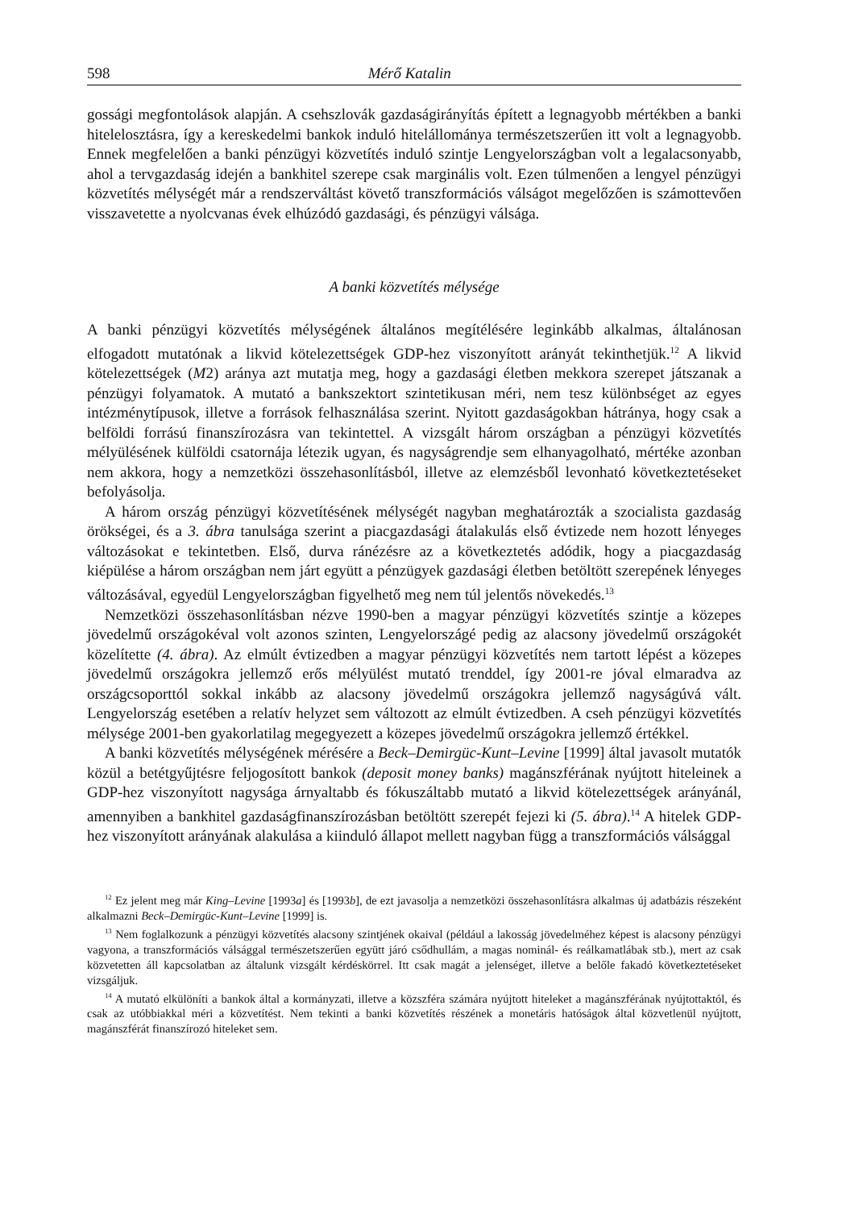598 Mérő Katalin
gossági megfontolások alapján. A csehszlovák gazdaságirányítás épített a legnagyobb mértékben a banki hitelelosztásra, így a kereskedelmi bankok induló hitelállománya természetszerűen itt volt a legnagyobb. Ennek megfelelően a banki pénzügyi közvetítés induló szintje Lengyelországban volt a legalacsonyabb, ahol a tervgazdaság idején a bankhitel szerepe csak marginális volt. Ezen túlmenően a lengyel pénzügyi közvetítés mélységét már a rendszerváltást követő transzformációs válságot megelőzően is számottevően visszavetette a nyolcvanas évek elhúzódó gazdasági, és pénzügyi válsága.
A banki közvetítés mélysége
A banki pénzügyi közvetítés mélységének általános megítélésére leginkább alkalmas, általánosan elfogadott mutatónak a likvid kötelezettségek GDP-hez viszonyított arányát tekinthetjük.<sup>12</sup> A likvid kötelezettségek (M2) aránya azt mutatja meg, hogy a gazdasági életben mekkora szerepet játszanak a pénzügyi folyamatok. A mutató a bankszektort szintetikusan méri, nem tesz különbséget az egyes intézménytípusok, illetve a források felhasználása szerint. Nyitott gazdaságokban hátránya, hogy csak a belföldi forrású finanszírozásra van tekintettel. A vizsgált három országban a pénzügyi közvetítés mélyülésének külföldi csatornája létezik ugyan, és nagyságrendje sem elhanyagolható, mértéke azonban nem akkora, hogy a nemzetközi összehasonlításból, illetve az elemzésből levonható következtetéseket befolyásolja.
A három ország pénzügyi közvetítésének mélységét nagyban meghatározták a szocialista gazdaság örökségei, és a 3. ábra tanulsága szerint a piacgazdasági átalakulás első évtizede nem hozott lényeges változásokat e tekintetben. Első, durva ránézésre az a következtetés adódik, hogy a piacgazdaság kiépülése a három országban nem járt együtt a pénzügyek gazdasági életben betöltött szerepének lényeges változásával, egyedül Lengyelországban figyelhető meg nem túl jelentős növekedés.<sup>13</sup>
Nemzetközi összehasonlításban nézve 1990-ben a magyar pénzügyi közvetítés szintje a közepes jövedelmű országokéval volt azonos szinten, Lengyelországé pedig az alacsony jövedelmű országokét közelítette (4. ábra). Az elmúlt évtizedben a magyar pénzügyi közvetítés nem tartott lépést a közepes jövedelmű országokra jellemző erős mélyülést mutató trenddel, így 2001-re jóval elmaradva az országcsoporttól sokkal inkább az alacsony jövedelmű országokra jellemző nagyságúvá vált. Lengyelország esetében a relatív helyzet sem változott az elmúlt évtizedben. A cseh pénzügyi közvetítés mélysége 2001-ben gyakorlatilag megegyezett a közepes jövedelmű országokra jellemző értékkel.
A banki közvetítés mélységének mérésére a Beck–Demirgüc-Kunt–Levine [1999] által javasolt mutatók közül a betétgyűjtésre feljogosított bankok (deposit money banks) magánszférának nyújtott hiteleinek a GDP-hez viszonyított nagysága árnyaltabb és fókuszáltabb mutató a likvid kötelezettségek arányánál, amennyiben a bankhitel gazdaságfinanszírozásban betöltött szerepét fejezi ki (5. ábra).<sup>14</sup> A hitelek GDP-hez viszonyított arányának alakulása a kiinduló állapot mellett nagyban függ a transzformációs válsággal
<sup>12</sup> Ez jelent meg már King–Levine [1993a] és [1993b], de ezt javasolja a nemzetközi összehasonlításra alkalmas új adatbázis részeként alkalmazni Beck–Demirgüc-Kunt–Levine [1999] is.
<sup>13</sup> Nem foglalkozunk a pénzügyi közvetítés alacsony szintjének okaival (például a lakosság jövedelméhez képest is alacsony pénzügyi vagyona, a transzformációs válsággal természetszerűen együtt járó csődhullám, a magas nominál- és reálkamatlábak stb.), mert az csak közvetetten áll kapcsolatban az általunk vizsgált kérdéskörrel. Itt csak magát a jelenséget, illetve a belőle fakadó következtetéseket vizsgáljuk.
<sup>14</sup> A mutató elkülöníti a bankok által a kormányzati, illetve a közszféra számára nyújtott hiteleket a magánszférának nyújtottaktól, és csak az utóbbiakkal méri a közvetítést. Nem tekinti a banki közvetítés részének a monetáris hatóságok által közvetlenül nyújtott, magánszférát finanszírozó hiteleket sem.